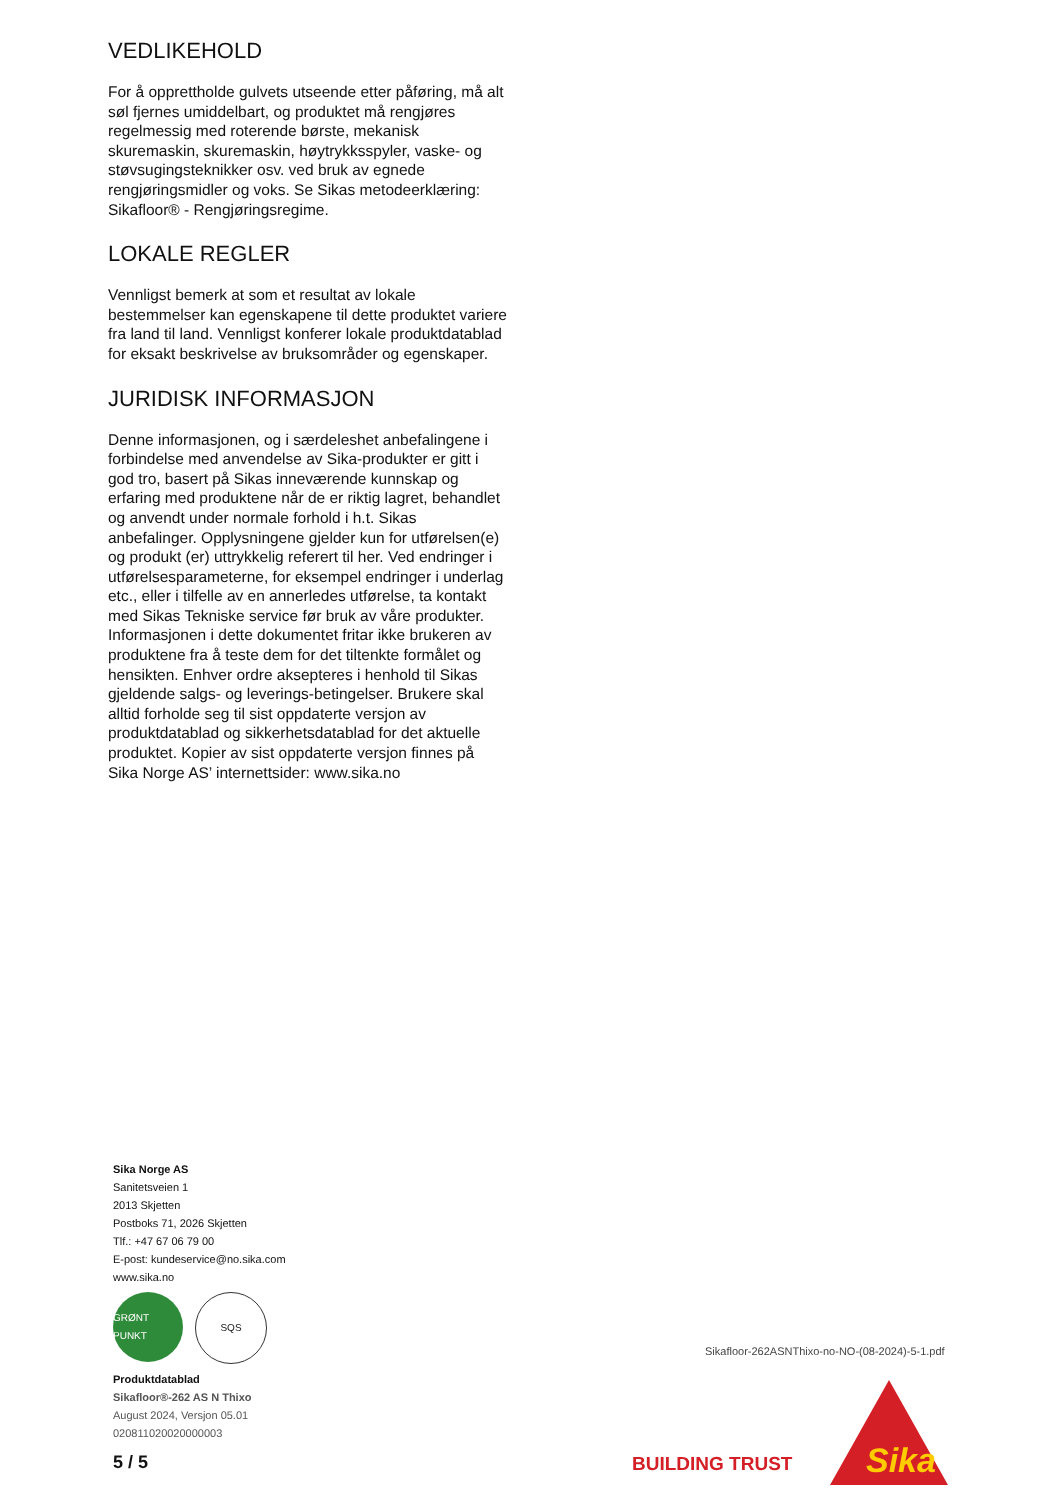VEDLIKEHOLD
For å opprettholde gulvets utseende etter påføring, må alt søl fjernes umiddelbart, og produktet må rengjøres regelmessig med roterende børste, mekanisk skuremaskin, skuremaskin, høytrykksspyler, vaske- og støvsugingsteknikker osv. ved bruk av egnede rengjøringsmidler og voks. Se Sikas metodeerklæring: Sikafloor® - Rengjøringsregime.
LOKALE REGLER
Vennligst bemerk at som et resultat av lokale bestemmelser kan egenskapene til dette produktet variere fra land til land. Vennligst konferer lokale produktdatablad for eksakt beskrivelse av bruksområder og egenskaper.
JURIDISK INFORMASJON
Denne informasjonen, og i særdeleshet anbefalingene i forbindelse med anvendelse av Sika-produkter er gitt i god tro, basert på Sikas inneværende kunnskap og erfaring med produktene når de er riktig lagret, behandlet og anvendt under normale forhold i h.t. Sikas anbefalinger. Opplysningene gjelder kun for utførelsen(e) og produkt (er) uttrykkelig referert til her. Ved endringer i utførelsesparameterne, for eksempel endringer i underlag etc., eller i tilfelle av en annerledes utførelse, ta kontakt med Sikas Tekniske service før bruk av våre produkter. Informasjonen i dette dokumentet fritar ikke brukeren av produktene fra å teste dem for det tiltenkte formålet og hensikten. Enhver ordre aksepteres i henhold til Sikas gjeldende salgs- og leverings-betingelser. Brukere skal alltid forholde seg til sist oppdaterte versjon av produktdatablad og sikkerhetsdatablad for det aktuelle produktet. Kopier av sist oppdaterte versjon finnes på Sika Norge AS’ internettsider: www.sika.no
Sika Norge AS
Sanitetsveien 1
2013 Skjetten
Postboks 71, 2026 Skjetten
Tlf.: +47 67 06 79 00
E-post: kundeservice@no.sika.com
www.sika.no
GRØNT PUNKT SQS
Produktdatablad
Sikafloor®-262 AS N Thixo
August 2024, Versjon 05.01
020811020020000003
Sikafloor-262ASNThixo-no-NO-(08-2024)-5-1.pdf
5 / 5 BUILDING TRUST
Sika